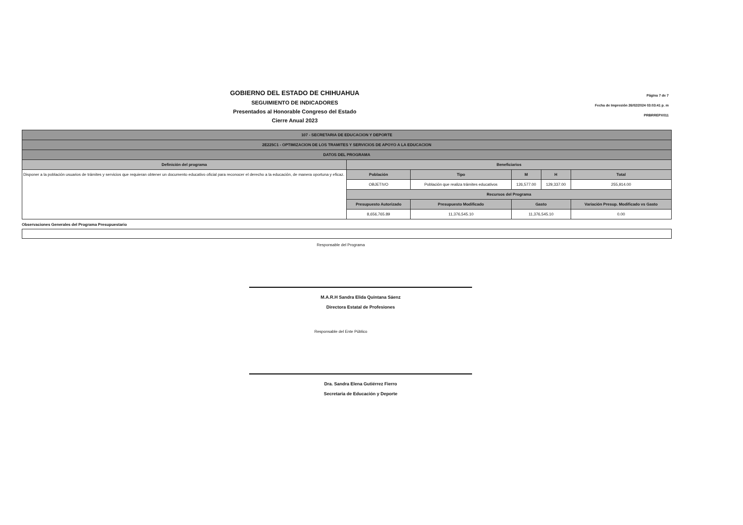GOBIERNO DEL ESTADO DE CHIHUAHUA
SEGUIMIENTO DE INDICADORES
Presentados al Honorable Congreso del Estado
Cierre Anual 2023
Página 7 de 7
Fecha de Impresión 26/02/2024 03:03:41 p. m
PRBRREPX011
| 107 - SECRETARIA DE EDUCACION Y DEPORTE | | | | | | |
| --- | --- | --- | --- | --- | --- | --- |
| 2E225C1 - OPTIMIZACION DE LOS TRAMITES Y SERVICIOS DE APOYO A LA EDUCACION | | | | | | |
| DATOS DEL PROGRAMA | | | | | | |
| Definición del programa | Beneficiarios | | | | | |
| Disponer a la población usuarios de trámites y servicios que requieran obtener un documento educativo oficial para reconocer el derecho a la educación, de manera oportuna y eficaz. | Población | Tipo | | M | H | Total |
| | OBJETIVO | Población que realiza trámites educativos | | 126,577.00 | 129,337.00 | 255,914.00 |
| | Recursos del Programa | | | | | |
| | Presupuesto Autorizado | | Presupuesto Modificado | Gasto | | Variación Presup. Modificado vs Gasto |
| | 8,656,765.89 | | 11,376,545.10 | 11,376,545.10 | | 0.00 |
Observaciones Generales del Programa Presupuestario
Responsable del Programa
M.A.R.H Sandra Elida Quintana Sáenz
Directora Estatal de Profesiones
Responsable del Ente Público
Dra. Sandra Elena Gutiérrez Fierro
Secretaria de Educación y Deporte